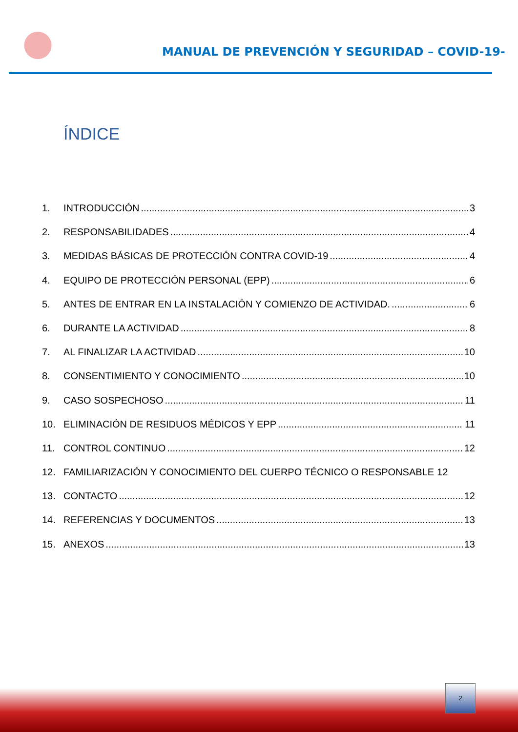MANUAL DE PREVENCIÓN Y SEGURIDAD – COVID-19-
ÍNDICE
1. INTRODUCCIÓN 3
2. RESPONSABILIDADES 4
3. MEDIDAS BÁSICAS DE PROTECCIÓN CONTRA COVID-19 4
4. EQUIPO DE PROTECCIÓN PERSONAL (EPP) 6
5. ANTES DE ENTRAR EN LA INSTALACIÓN Y COMIENZO DE ACTIVIDAD. 6
6. DURANTE LA ACTIVIDAD 8
7. AL FINALIZAR LA ACTIVIDAD 10
8. CONSENTIMIENTO Y CONOCIMIENTO 10
9. CASO SOSPECHOSO 11
10. ELIMINACIÓN DE RESIDUOS MÉDICOS Y EPP 11
11. CONTROL CONTINUO 12
12. FAMILIARIZACIÓN Y CONOCIMIENTO DEL CUERPO TÉCNICO O RESPONSABLE 12
13. CONTACTO 12
14. REFERENCIAS Y DOCUMENTOS 13
15. ANEXOS 13
2